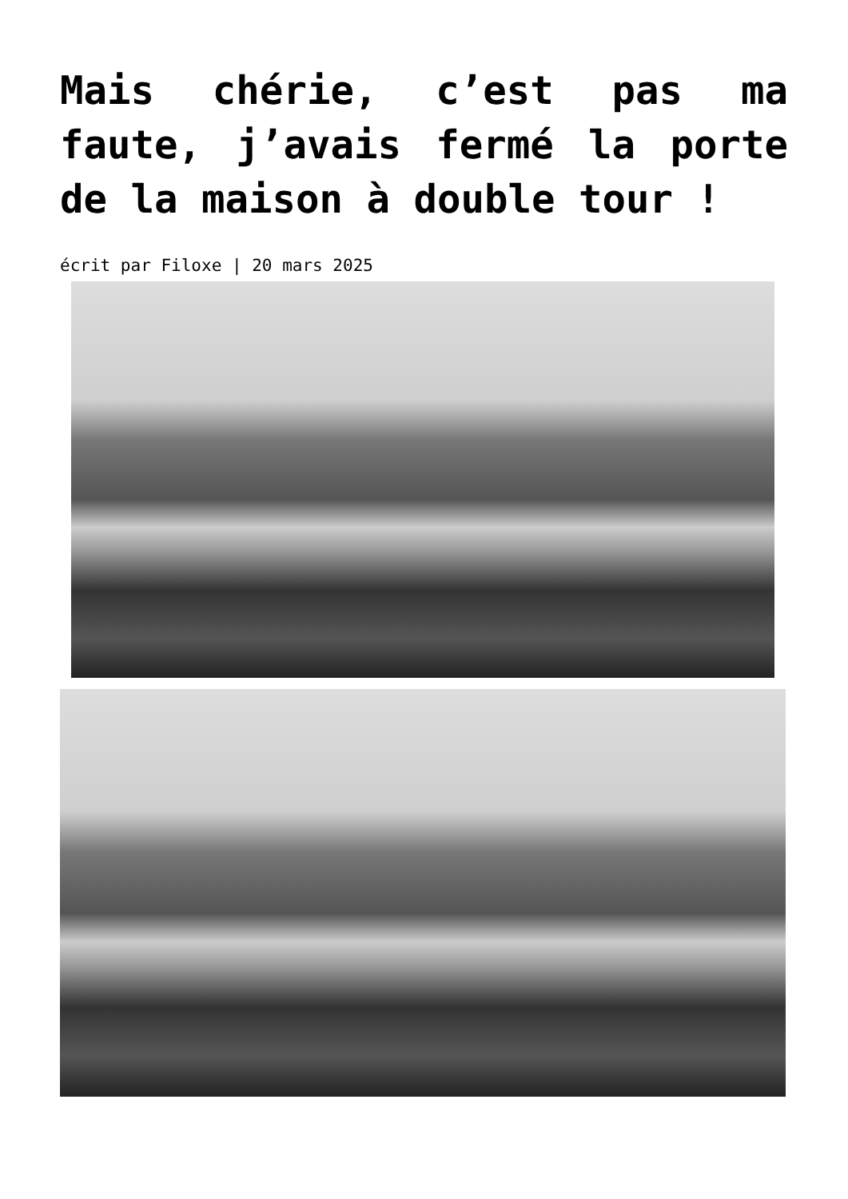Mais chérie, c’est pas ma faute, j’avais fermé la porte de la maison à double tour !
écrit par Filoxe | 20 mars 2025